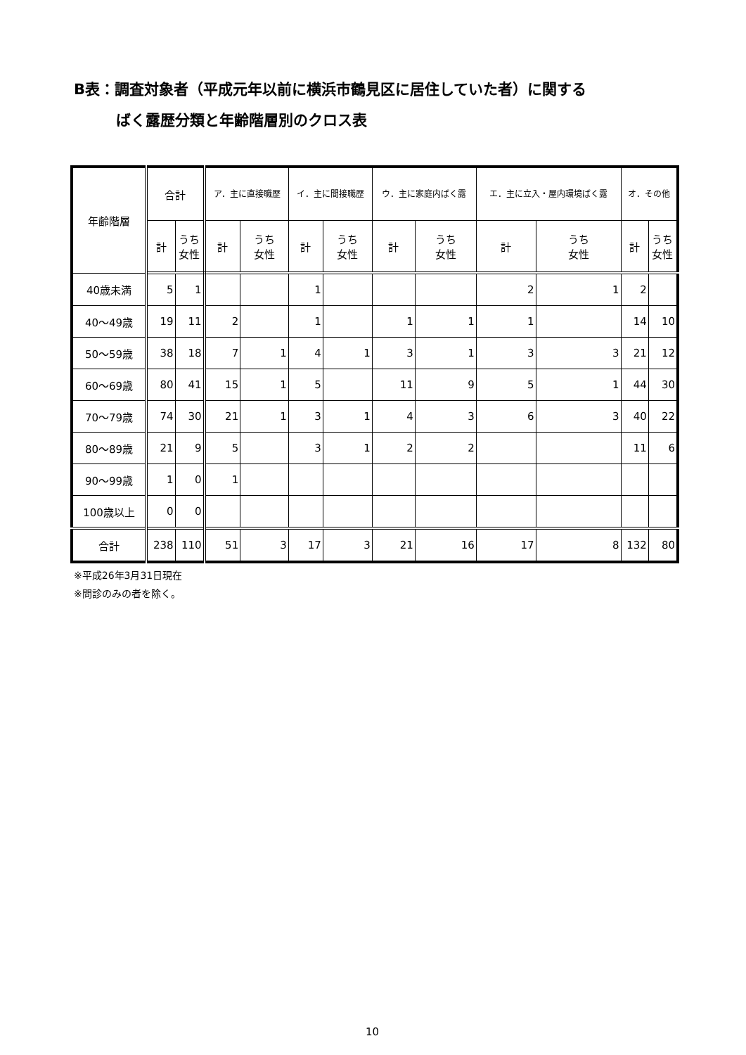B表：調査対象者（平成元年以前に横浜市鶴見区に居住していた者）に関する
ばく露歴分類と年齢階層別のクロス表
| 年齢階層 | 合計 | | ア．主に直接職歴 | | イ．主に間接職歴 | | ウ．主に家庭内ばく露 | | エ．主に立入・屋内環境ばく露 | | オ．その他 | |
| --- | --- | --- | --- | --- | --- | --- | --- | --- | --- | --- | --- | --- |
| | 計 | うち 女性 | 計 | うち 女性 | 計 | うち 女性 | 計 | うち 女性 | 計 | うち 女性 | 計 | うち 女性 |
| 40歳未満 | 5 | 1 | | | 1 | | | | 2 | 1 | 2 | |
| 40～49歳 | 19 | 11 | 2 | | 1 | | 1 | 1 | 1 | | 14 | 10 |
| 50～59歳 | 38 | 18 | 7 | 1 | 4 | 1 | 3 | 1 | 3 | 3 | 21 | 12 |
| 60～69歳 | 80 | 41 | 15 | 1 | 5 | | 11 | 9 | 5 | 1 | 44 | 30 |
| 70～79歳 | 74 | 30 | 21 | 1 | 3 | 1 | 4 | 3 | 6 | 3 | 40 | 22 |
| 80～89歳 | 21 | 9 | 5 | | 3 | 1 | 2 | 2 | | | 11 | 6 |
| 90～99歳 | 1 | 0 | 1 | | | | | | | | | |
| 100歳以上 | 0 | 0 | | | | | | | | | | |
| 合計 | 238 | 110 | 51 | 3 | 17 | 3 | 21 | 16 | 17 | 8 | 132 | 80 |
※平成26年3月31日現在
※問診のみの者を除く。
10